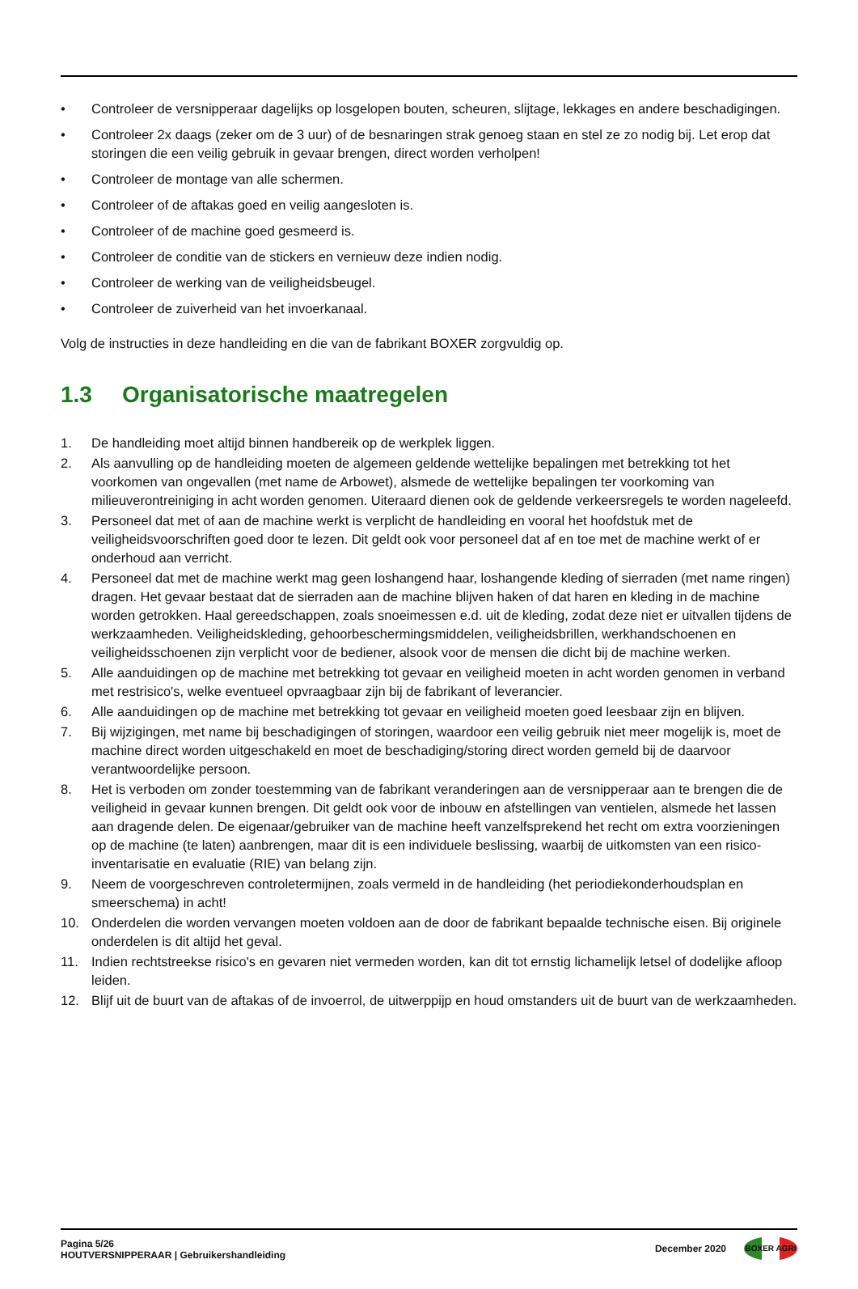• Controleer de versnipperaar dagelijks op losgelopen bouten, scheuren, slijtage, lekkages en andere beschadigingen.
• Controleer 2x daags (zeker om de 3 uur) of de besnaringen strak genoeg staan en stel ze zo nodig bij. Let erop dat storingen die een veilig gebruik in gevaar brengen, direct worden verholpen!
• Controleer de montage van alle schermen.
• Controleer of de aftakas goed en veilig aangesloten is.
• Controleer of de machine goed gesmeerd is.
• Controleer de conditie van de stickers en vernieuw deze indien nodig.
• Controleer de werking van de veiligheidsbeugel.
• Controleer de zuiverheid van het invoerkanaal.
Volg de instructies in deze handleiding en die van de fabrikant BOXER zorgvuldig op.
1.3 Organisatorische maatregelen
1. De handleiding moet altijd binnen handbereik op de werkplek liggen.
2. Als aanvulling op de handleiding moeten de algemeen geldende wettelijke bepalingen met betrekking tot het voorkomen van ongevallen (met name de Arbowet), alsmede de wettelijke bepalingen ter voorkoming van milieuverontreiniging in acht worden genomen. Uiteraard dienen ook de geldende verkeersregels te worden nageleefd.
3. Personeel dat met of aan de machine werkt is verplicht de handleiding en vooral het hoofdstuk met de veiligheidsvoorschriften goed door te lezen. Dit geldt ook voor personeel dat af en toe met de machine werkt of er onderhoud aan verricht.
4. Personeel dat met de machine werkt mag geen loshangend haar, loshangende kleding of sierraden (met name ringen) dragen. Het gevaar bestaat dat de sierraden aan de machine blijven haken of dat haren en kleding in de machine worden getrokken. Haal gereedschappen, zoals snoeimessen e.d. uit de kleding, zodat deze niet er uitvallen tijdens de werkzaamheden. Veiligheidskleding, gehoorbeschermingsmiddelen, veiligheidsbrillen, werkhandschoenen en veiligheidsschoenen zijn verplicht voor de bediener, alsook voor de mensen die dicht bij de machine werken.
5. Alle aanduidingen op de machine met betrekking tot gevaar en veiligheid moeten in acht worden genomen in verband met restrisico's, welke eventueel opvraagbaar zijn bij de fabrikant of leverancier.
6. Alle aanduidingen op de machine met betrekking tot gevaar en veiligheid moeten goed leesbaar zijn en blijven.
7. Bij wijzigingen, met name bij beschadigingen of storingen, waardoor een veilig gebruik niet meer mogelijk is, moet de machine direct worden uitgeschakeld en moet de beschadiging/storing direct worden gemeld bij de daarvoor verantwoordelijke persoon.
8. Het is verboden om zonder toestemming van de fabrikant veranderingen aan de versnipperaar aan te brengen die de veiligheid in gevaar kunnen brengen. Dit geldt ook voor de inbouw en afstellingen van ventielen, alsmede het lassen aan dragende delen. De eigenaar/gebruiker van de machine heeft vanzelfsprekend het recht om extra voorzieningen op de machine (te laten) aanbrengen, maar dit is een individuele beslissing, waarbij de uitkomsten van een risico-inventarisatie en evaluatie (RIE) van belang zijn.
9. Neem de voorgeschreven controletermijnen, zoals vermeld in de handleiding (het periodiekonderhoudsplan en smeerschema) in acht!
10. Onderdelen die worden vervangen moeten voldoen aan de door de fabrikant bepaalde technische eisen. Bij originele onderdelen is dit altijd het geval.
11. Indien rechtstreekse risico's en gevaren niet vermeden worden, kan dit tot ernstig lichamelijk letsel of dodelijke afloop leiden.
12. Blijf uit de buurt van de aftakas of de invoerrol, de uitwerppijp en houd omstanders uit de buurt van de werkzaamheden.
Pagina 5/26
HOUTVERSNIPPERAAR | Gebruikershandleiding
December 2020
BOXER AGRI